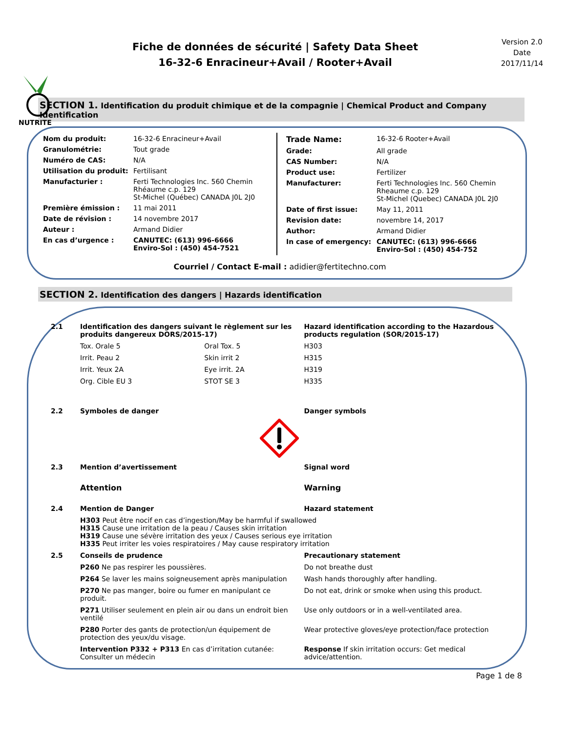NUTRITE
Fiche de données de sécurité | Safety Data Sheet
16-32-6 Enracineur+Avail / Rooter+Avail
Version 2.0
Date
2017/11/14
SECTION 1. Identification du produit chimique et de la compagnie | Chemical Product and Company Identification
| Nom du produit: | 16-32-6 Enracineur+Avail |
| Granulométrie: | Tout grade |
| Numéro de CAS: | N/A |
| Utilisation du produit: | Fertilisant |
| Manufacturier : | Ferti Technologies Inc. 560 Chemin Rhéaume c.p. 129 St-Michel (Québec) CANADA J0L 2J0 |
| Première émission : | 11 mai 2011 |
| Date de révision : | 14 novembre 2017 |
| Auteur : | Armand Didier |
| En cas d’urgence : | CANUTEC: (613) 996-6666 Enviro-Sol : (450) 454-7521 |
| Trade Name: | 16-32-6 Rooter+Avail |
| Grade: | All grade |
| CAS Number: | N/A |
| Product use: | Fertilizer |
| Manufacturer: | Ferti Technologies Inc. 560 Chemin Rheaume c.p. 129 St-Michel (Quebec) CANADA J0L 2J0 |
| Date of first issue: | May 11, 2011 |
| Revision date: | novembre 14, 2017 |
| Author: | Armand Didier |
| In case of emergency: | CANUTEC: (613) 996-6666 Enviro-Sol : (450) 454-752 |
Courriel / Contact E-mail : adidier@fertitechno.com
SECTION 2. Identification des dangers | Hazards identification
| 2.1 | Identification des dangers suivant le règlement sur les produits dangereux DORS/2015-17) | | Hazard identification according to the Hazardous products regulation (SOR/2015-17) |
| | Tox. Orale 5 | Oral Tox. 5 | H303 |
| | Irrit. Peau 2 | Skin irrit 2 | H315 |
| | Irrit. Yeux 2A | Eye irrit. 2A | H319 |
| | Org. Cible EU 3 | STOT SE 3 | H335 |
| 2.2 | Symboles de danger | | Danger symbols |
| 2.3 | Mention d’avertissement | | Signal word |
| | Attention | | Warning |
| 2.4 | Mention de Danger | | Hazard statement |
| | H303 Peut être nocif en cas d’ingestion/May be harmful if swallowed H315 Cause une irritation de la peau / Causes skin irritation H319 Cause une sévère irritation des yeux / Causes serious eye irritation H335 Peut irriter les voies respiratoires / May cause respiratory irritation | | |
| 2.5 | Conseils de prudence | | Precautionary statement |
| | P260 Ne pas respirer les poussières. | | Do not breathe dust |
| | P264 Se laver les mains soigneusement après manipulation | | Wash hands thoroughly after handling. |
| | P270 Ne pas manger, boire ou fumer en manipulant ce produit. | | Do not eat, drink or smoke when using this product. |
| | P271 Utiliser seulement en plein air ou dans un endroit bien ventilé | | Use only outdoors or in a well-ventilated area. |
| | P280 Porter des gants de protection/un équipement de protection des yeux/du visage. | | Wear protective gloves/eye protection/face protection |
| | Intervention P332 + P313 En cas d’irritation cutanée: Consulter un médecin | | Response If skin irritation occurs: Get medical advice/attention. |
Page 1 de 8